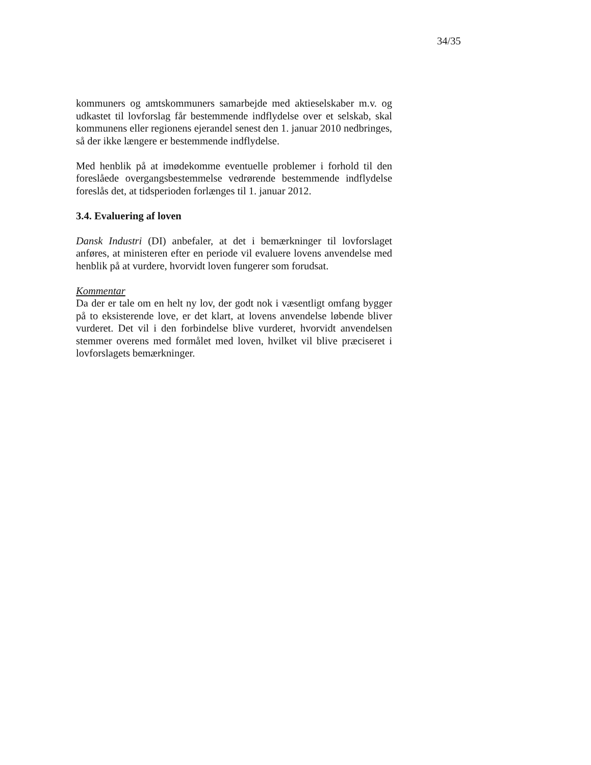34/35
kommuners og amtskommuners samarbejde med aktieselskaber m.v. og udkastet til lovforslag får bestemmende indflydelse over et selskab, skal kommunens eller regionens ejerandel senest den 1. januar 2010 nedbringes, så der ikke længere er bestemmende indflydelse.
Med henblik på at imødekomme eventuelle problemer i forhold til den foreslåede overgangsbestemmelse vedrørende bestemmende indflydelse foreslås det, at tidsperioden forlænges til 1. januar 2012.
3.4. Evaluering af loven
Dansk Industri (DI) anbefaler, at det i bemærkninger til lovforslaget anføres, at ministeren efter en periode vil evaluere lovens anvendelse med henblik på at vurdere, hvorvidt loven fungerer som forudsat.
Kommentar
Da der er tale om en helt ny lov, der godt nok i væsentligt omfang bygger på to eksisterende love, er det klart, at lovens anvendelse løbende bliver vurderet. Det vil i den forbindelse blive vurderet, hvorvidt anvendelsen stemmer overens med formålet med loven, hvilket vil blive præciseret i lovforslagets bemærkninger.